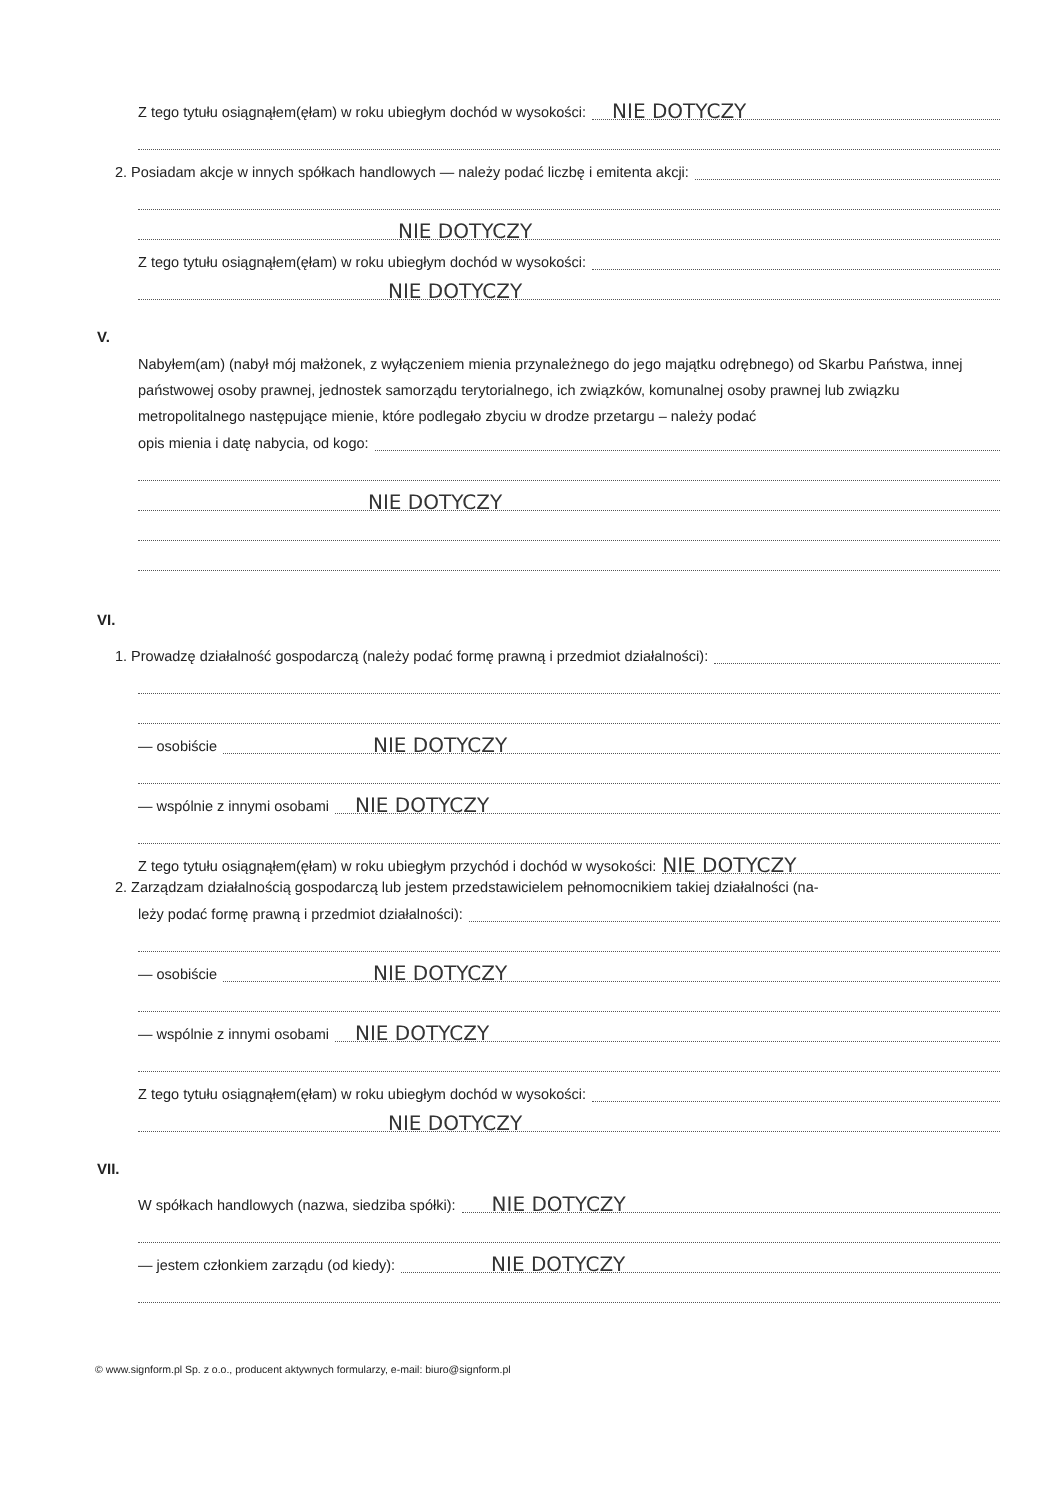Z tego tytułu osiągnąłem(ęłam) w roku ubiegłym dochód w wysokości: NIE DOTYCZY
2. Posiadam akcje w innych spółkach handlowych — należy podać liczbę i emitenta akcji:
NIE DOTYCZY
Z tego tytułu osiągnąłem(ęłam) w roku ubiegłym dochód w wysokości:
NIE DOTYCZY
V.
Nabyłem(am) (nabył mój małżonek, z wyłączeniem mienia przynależnego do jego majątku odrębnego) od Skarbu Państwa, innej państwowej osoby prawnej, jednostek samorządu terytorialnego, ich związków, komunalnej osoby prawnej lub związku metropolitalnego następujące mienie, które podlegało zbyciu w drodze przetargu – należy podać
opis mienia i datę nabycia, od kogo:
NIE DOTYCZY
VI.
1. Prowadzę działalność gospodarczą (należy podać formę prawną i przedmiot działalności):
— osobiście NIE DOTYCZY
— wspólnie z innymi osobami NIE DOTYCZY
Z tego tytułu osiągnąłem(ęłam) w roku ubiegłym przychód i dochód w wysokości: NIE DOTYCZY
2. Zarządzam działalnością gospodarczą lub jestem przedstawicielem pełnomocnikiem takiej działalności (na-
leży podać formę prawną i przedmiot działalności):
— osobiście NIE DOTYCZY
— wspólnie z innymi osobami NIE DOTYCZY
Z tego tytułu osiągnąłem(ęłam) w roku ubiegłym dochód w wysokości:
NIE DOTYCZY
VII.
W spółkach handlowych (nazwa, siedziba spółki): NIE DOTYCZY
— jestem członkiem zarządu (od kiedy): NIE DOTYCZY
© www.signform.pl Sp. z o.o., producent aktywnych formularzy, e-mail: biuro@signform.pl